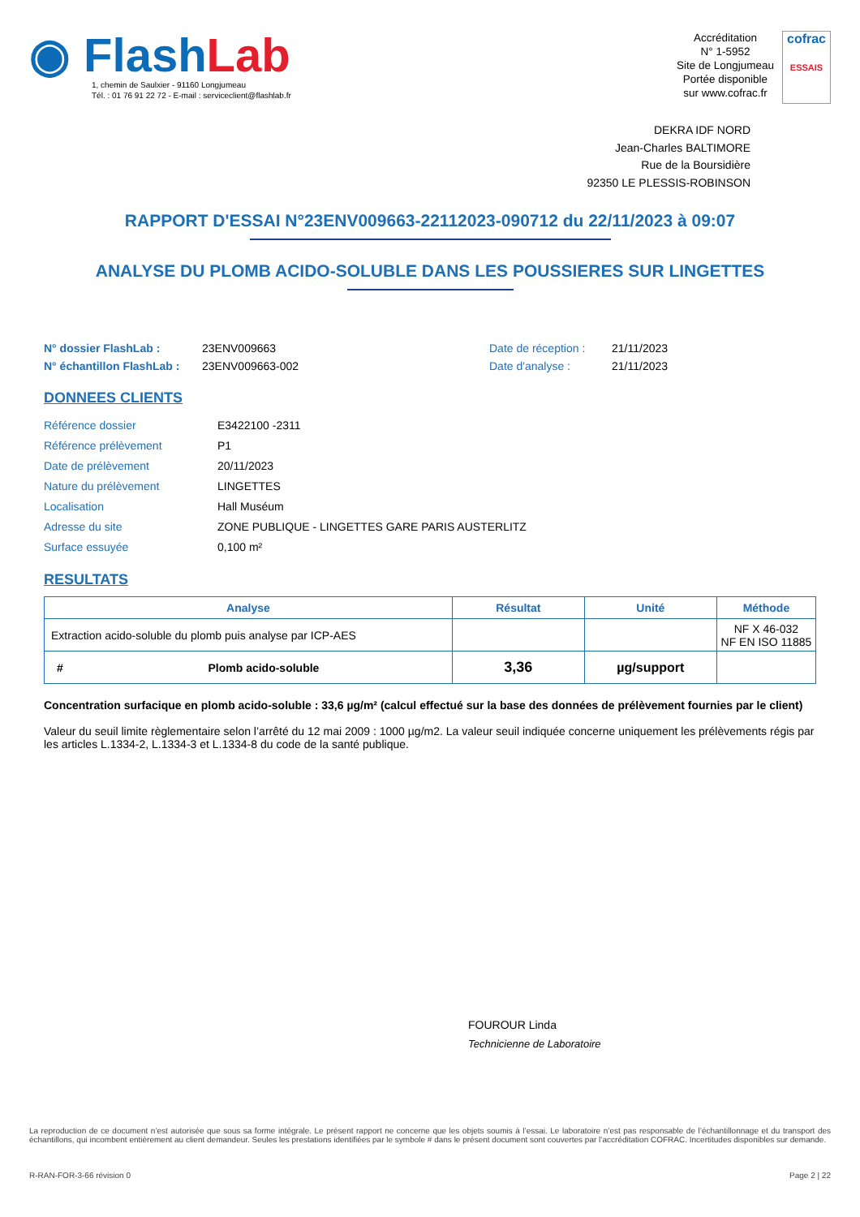◉ Flash Lab
1, chemin de Saulxier - 91160 Longjumeau
Tél. : 01 76 91 22 72 - E-mail : serviceclient@flashlab.fr
Accréditation
N° 1-5952
Site de Longjumeau
Portée disponible
sur www.cofrac.fr
cofrac
ESSAIS
DEKRA IDF NORD
Jean-Charles BALTIMORE
Rue de la Boursidière
92350 LE PLESSIS-ROBINSON
RAPPORT D'ESSAI N°23ENV009663-22112023-090712 du 22/11/2023 à 09:07
ANALYSE DU PLOMB ACIDO-SOLUBLE DANS LES POUSSIERES SUR LINGETTES
N° dossier FlashLab :
N° échantillon FlashLab :
23ENV009663
23ENV009663-002
Date de réception :
Date d'analyse :
21/11/2023
21/11/2023
DONNEES CLIENTS
| Référence dossier | E3422100 -2311 |
| Référence prélèvement | P1 |
| Date de prélèvement | 20/11/2023 |
| Nature du prélèvement | LINGETTES |
| Localisation | Hall Muséum |
| Adresse du site | ZONE PUBLIQUE - LINGETTES GARE PARIS AUSTERLITZ |
| Surface essuyée | 0,100 m² |
RESULTATS
| Analyse | | Résultat | Unité | Méthode |
| --- | --- | --- | --- | --- |
| Extraction acido-soluble du plomb puis analyse par ICP-AES | | | | NF X 46-032 NF EN ISO 11885 |
| # | Plomb acido-soluble | 3,36 | µg/support | |
Concentration surfacique en plomb acido-soluble : 33,6 µg/m² (calcul effectué sur la base des données de prélèvement fournies par le client)
Valeur du seuil limite règlementaire selon l’arrêté du 12 mai 2009 : 1000 µg/m2. La valeur seuil indiquée concerne uniquement les prélèvements régis par les articles L.1334-2, L.1334-3 et L.1334-8 du code de la santé publique.
FOUROUR Linda
Technicienne de Laboratoire
La reproduction de ce document n’est autorisée que sous sa forme intégrale. Le présent rapport ne concerne que les objets soumis à l’essai. Le laboratoire n’est pas responsable de l’échantillonnage et du transport des échantillons, qui incombent entièrement au client demandeur. Seules les prestations identifiées par le symbole # dans le présent document sont couvertes par l’accréditation COFRAC. Incertitudes disponibles sur demande.
R-RAN-FOR-3-66 révision 0 Page 2 | 22